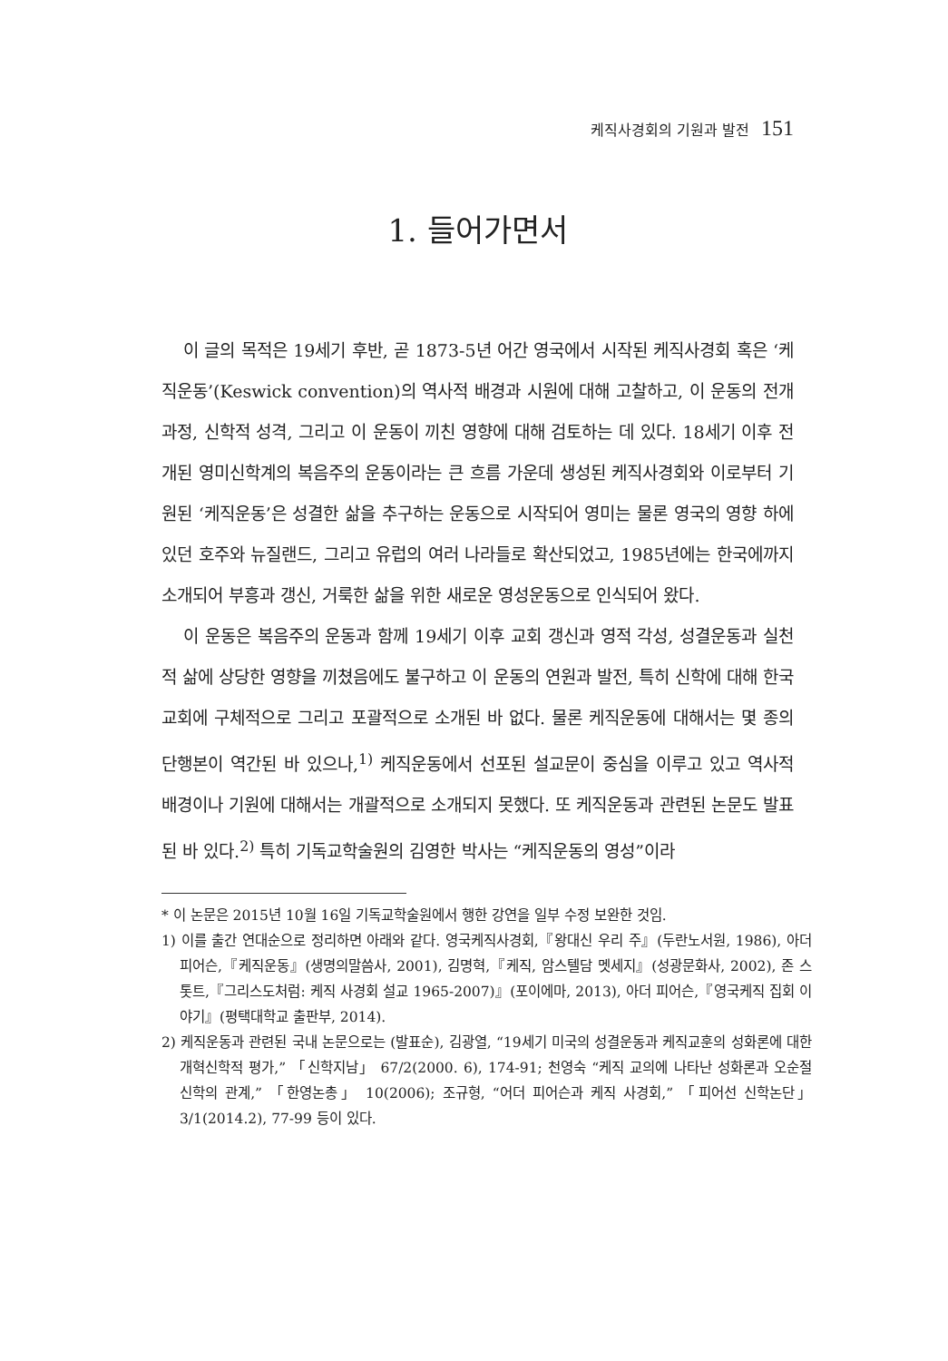케직사경회의 기원과 발전 151
1. 들어가면서
이 글의 목적은 19세기 후반, 곧 1873-5년 어간 영국에서 시작된 케직사경회 혹은 ‘케직운동’(Keswick convention)의 역사적 배경과 시원에 대해 고찰하고, 이 운동의 전개과정, 신학적 성격, 그리고 이 운동이 끼친 영향에 대해 검토하는 데 있다. 18세기 이후 전개된 영미신학계의 복음주의 운동이라는 큰 흐름 가운데 생성된 케직사경회와 이로부터 기원된 ‘케직운동’은 성결한 삶을 추구하는 운동으로 시작되어 영미는 물론 영국의 영향 하에 있던 호주와 뉴질랜드, 그리고 유럽의 여러 나라들로 확산되었고, 1985년에는 한국에까지 소개되어 부흥과 갱신, 거룩한 삶을 위한 새로운 영성운동으로 인식되어 왔다.
이 운동은 복음주의 운동과 함께 19세기 이후 교회 갱신과 영적 각성, 성결운동과 실천적 삶에 상당한 영향을 끼쳤음에도 불구하고 이 운동의 연원과 발전, 특히 신학에 대해 한국교회에 구체적으로 그리고 포괄적으로 소개된 바 없다. 물론 케직운동에 대해서는 몇 종의 단행본이 역간된 바 있으나,<sup>1)</sup> 케직운동에서 선포된 설교문이 중심을 이루고 있고 역사적 배경이나 기원에 대해서는 개괄적으로 소개되지 못했다. 또 케직운동과 관련된 논문도 발표된 바 있다.<sup>2)</sup> 특히 기독교학술원의 김영한 박사는 “케직운동의 영성”이라
* 이 논문은 2015년 10월 16일 기독교학술원에서 행한 강연을 일부 수정 보완한 것임.
1) 이를 출간 연대순으로 정리하면 아래와 같다. 영국케직사경회,『왕대신 우리 주』(두란노서원, 1986), 아더 피어슨,『케직운동』(생명의말씀사, 2001), 김명혁,『케직, 암스텔담 멧세지』(성광문화사, 2002), 존 스톳트,『그리스도처럼: 케직 사경회 설교 1965-2007)』(포이에마, 2013), 아더 피어슨,『영국케직 집회 이야기』(평택대학교 출판부, 2014).
2) 케직운동과 관련된 국내 논문으로는 (발표순), 김광열, “19세기 미국의 성결운동과 케직교훈의 성화론에 대한 개혁신학적 평가,” 「신학지남」 67/2(2000. 6), 174-91; 천영숙 “케직 교의에 나타난 성화론과 오순절 신학의 관계,” 「한영논총」 10(2006); 조규형, “어더 피어슨과 케직 사경회,” 「피어선 신학논단」 3/1(2014.2), 77-99 등이 있다.